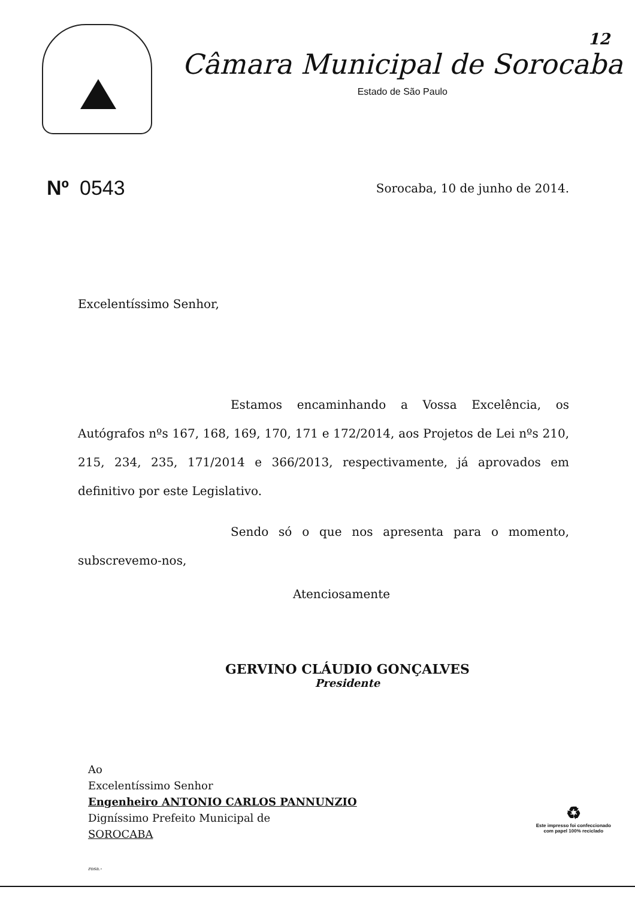Câmara Municipal de Sorocaba
Estado de São Paulo
12
Nº 0543
Sorocaba, 10 de junho de 2014.
Excelentíssimo Senhor,
Estamos encaminhando a Vossa Excelência, os Autógrafos nºs 167, 168, 169, 170, 171 e 172/2014, aos Projetos de Lei nºs 210, 215, 234, 235, 171/2014 e 366/2013, respectivamente, já aprovados em definitivo por este Legislativo.
Sendo só o que nos apresenta para o momento, subscrevemo-nos,
Atenciosamente
GERVINO CLÁUDIO GONÇALVES
Presidente
Ao
Excelentíssimo Senhor
Engenheiro ANTONIO CARLOS PANNUNZIO
Digníssimo Prefeito Municipal de
SOROCABA
rosa.-
♻
Este impresso foi confeccionado
com papel 100% reciclado